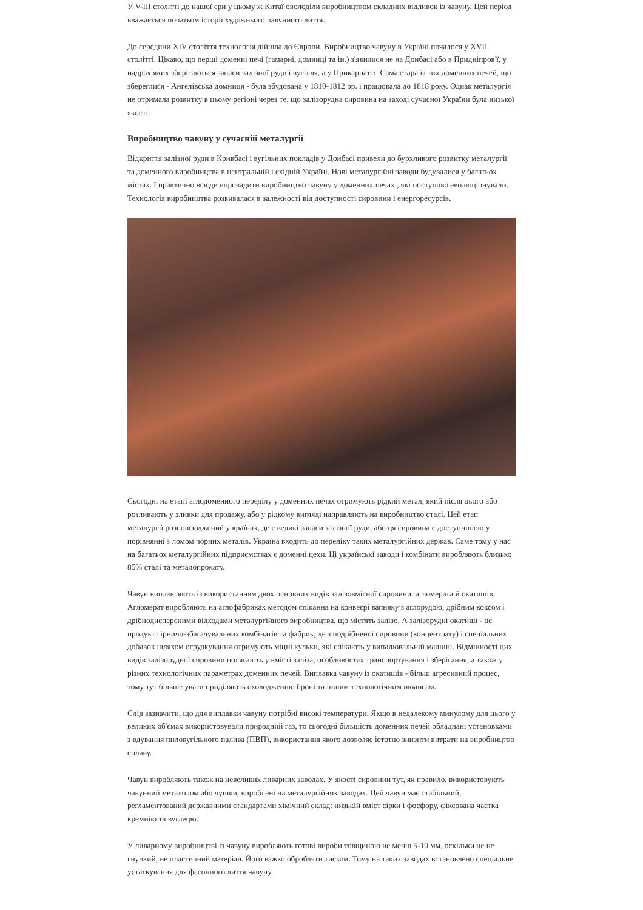У V-III столітті до нашої ери у цьому ж Китаї оволоділи виробництвом складних відливок із чавуну. Цей період вважається початком історії художнього чавунного лиття.
До середини XIV століття технологія дійшла до Європи. Виробництво чавуну в Україні почалося у XVII столітті. Цікаво, що перші доменні печі (гамарні, домниці та ін.) з'явилися не на Донбасі або в Придніпров'ї, у надрах яких зберігаються запаси залізної руди і вугілля, а у Прикарпатті. Сама стара із тих доменних печей, що збереглися - Ангелівська домниця - була збудована у 1810-1812 рр. і працювала до 1818 року. Однак металургія не отримала розвитку в цьому регіоні через те, що залізорудна сировина на заході сучасної України була низької якості.
Виробництво чавуну у сучасній металургії
Відкриття залізної руди в Кривбасі і вугільних покладів у Донбасі привели до бурхливого розвитку металургії та доменного виробництва в центральній і східній Україні. Нові металургійні заводи будувалися у багатьох містах. І практично всюди впровадити виробництво чавуну у доменних печах , які поступово еволюціонували. Технологія виробництва розвивалася в залежності від доступності сировини і енергоресурсів.
Сьогодні на етапі аглодоменного переділу у доменних печах отримують рідкий метал, який після цього або розливають у зливки для продажу, або у рідкому вигляді направляють на виробництво сталі. Цей етап металургії розповсюджений у країнах, де є великі запаси залізної руди, або ця сировина є доступнішою у порівнянні з ломом чорних металів. Україна входить до переліку таких металургійних держав. Саме тому у нас на багатьох металургійних підприємствах є доменні цехи. Ці українські заводи і комбінати виробляють близько 85% сталі та металопрокату.
Чавун виплавляють із використанням двох основних видів залізовмісної сировини: агломерата й окатишів. Агломерат виробляють на аглофабриках методом спікання на конвеєрі вапняку з аглорудою, дрібним коксом і дрібнодисперсними відходами металургійного виробництва, що містять залізо. А залізорудні окатиші - це продукт гірничо-збагачувальних комбінатів та фабрик, де з подрібненої сировини (концентрату) і спеціальних добавок шляхом огрудкування отримують міцні кульки, які спікають у випалювальній машині. Відмінності цих видів залізорудної сировини полягають у вмісті заліза, особливостях транспортування і зберігання, а також у різних технологічних параметрах доменних печей. Виплавка чавуну із окатишів - більш агресивний процес, тому тут більше уваги приділяють охолодженню броні та іншим технологічним нюансам.
Слід зазначити, що для виплавки чавуну потрібні високі температури. Якщо в недалекому минулому для цього у великих об'ємах використовували природний газ, то сьогодні більшість доменних печей обладнані установками з вдування пиловугільного палива (ПВП), використання якого дозволяє істотно знизити витрати на виробництво сплаву.
Чавун виробляють також на невеликих ливарних заводах. У якості сировини тут, як правило, використовують чавунний металолом або чушки, вироблені на металургійних заводах. Цей чавун має стабільний, регламентований державними стандартами хімічний склад: низькій вміст сірки і фосфору, фіксована частка кремнію та вуглецю.
У ливарному виробництві із чавуну виробляють готові вироби товщиною не менш 5-10 мм, оскільки це не гнучкий, не пластичний матеріал. Його важко обробляти тиском. Тому на таких заводах встановлено спеціальне устаткування для фасонного лиття чавуну.